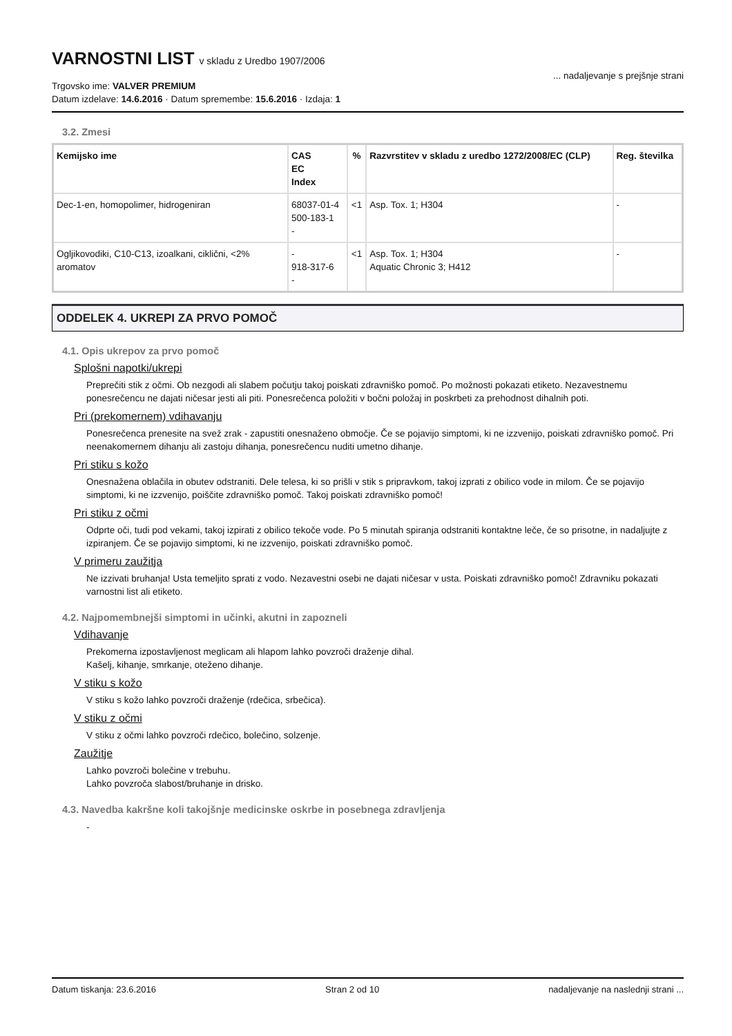VARNOSTNI LIST v skladu z Uredbo 1907/2006
Trgovsko ime: VALVER PREMIUM
Datum izdelave: 14.6.2016 · Datum spremembe: 15.6.2016 · Izdaja: 1
... nadaljevanje s prejšnje strani
3.2. Zmesi
| Kemijsko ime | CAS EC Index | % | Razvrstitev v skladu z uredbo 1272/2008/EC (CLP) | Reg. številka |
| --- | --- | --- | --- | --- |
| Dec-1-en, homopolimer, hidrogeniran | 68037-01-4 500-183-1 - | <1 | Asp. Tox. 1; H304 | - |
| Ogljikovodiki, C10-C13, izoalkani, ciklični, <2% aromatov | - 918-317-6 - | <1 | Asp. Tox. 1; H304 Aquatic Chronic 3; H412 | - |
ODDELEK 4. UKREPI ZA PRVO POMOČ
4.1. Opis ukrepov za prvo pomoč
Splošni napotki/ukrepi
Preprečiti stik z očmi. Ob nezgodi ali slabem počutju takoj poiskati zdravniško pomoč. Po možnosti pokazati etiketo. Nezavestnemu ponesrečencu ne dajati ničesar jesti ali piti. Ponesrečenca položiti v bočni položaj in poskrbeti za prehodnost dihalnih poti.
Pri (prekomernem) vdihavanju
Ponesrečenca prenesite na svež zrak - zapustiti onesnaženo območje. Če se pojavijo simptomi, ki ne izzvenijo, poiskati zdravniško pomoč. Pri neenakomernem dihanju ali zastoju dihanja, ponesrečencu nuditi umetno dihanje.
Pri stiku s kožo
Onesnažena oblačila in obutev odstraniti. Dele telesa, ki so prišli v stik s pripravkom, takoj izprati z obilico vode in milom. Če se pojavijo simptomi, ki ne izzvenijo, poiščite zdravniško pomoč. Takoj poiskati zdravniško pomoč!
Pri stiku z očmi
Odprte oči, tudi pod vekami, takoj izpirati z obilico tekoče vode. Po 5 minutah spiranja odstraniti kontaktne leče, če so prisotne, in nadaljujte z izpiranjem. Če se pojavijo simptomi, ki ne izzvenijo, poiskati zdravniško pomoč.
V primeru zaužitja
Ne izzivati bruhanja! Usta temeljito sprati z vodo. Nezavestni osebi ne dajati ničesar v usta. Poiskati zdravniško pomoč! Zdravniku pokazati varnostni list ali etiketo.
4.2. Najpomembnejši simptomi in učinki, akutni in zapozneli
Vdihavanje
Prekomerna izpostavljenost meglicam ali hlapom lahko povzroči draženje dihal.
Kašelj, kihanje, smrkanje, oteženo dihanje.
V stiku s kožo
V stiku s kožo lahko povzroči draženje (rdečica, srbečica).
V stiku z očmi
V stiku z očmi lahko povzroči rdečico, bolečino, solzenje.
Zaužitje
Lahko povzroči bolečine v trebuhu.
Lahko povzroča slabost/bruhanje in drisko.
4.3. Navedba kakršne koli takojšnje medicinske oskrbe in posebnega zdravljenja
-
Datum tiskanja: 23.6.2016 Stran 2 od 10 nadaljevanje na naslednji strani ...